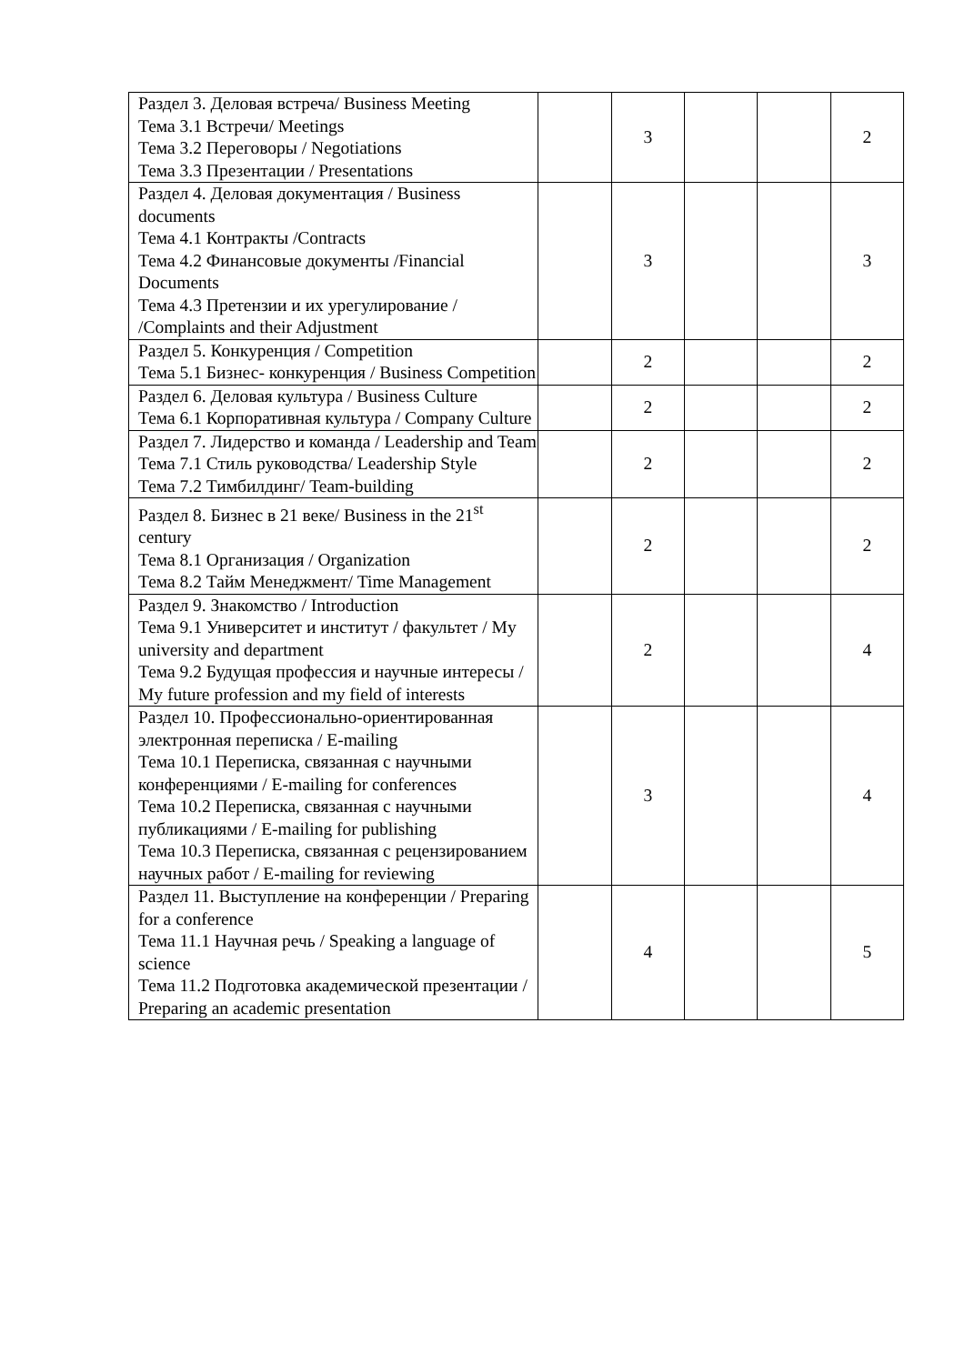| Раздел 3. Деловая встреча/ Business Meeting Тема 3.1 Встречи/ Meetings Тема 3.2 Переговоры / Negotiations Тема 3.3 Презентации / Presentations | | 3 | | | 2 |
| Раздел 4. Деловая документация / Business documents Тема 4.1 Контракты /Contracts Тема 4.2 Финансовые документы /Financial Documents Тема 4.3 Претензии и их урегулирование / /Complaints and their Adjustment | | 3 | | | 3 |
| Раздел 5. Конкуренция / Competition Тема 5.1 Бизнес- конкуренция / Business Competition | | 2 | | | 2 |
| Раздел 6. Деловая культура / Business Culture Тема 6.1 Корпоративная культура / Company Culture | | 2 | | | 2 |
| Раздел 7. Лидерство и команда / Leadership and Team Тема 7.1 Стиль руководства/ Leadership Style Тема 7.2 Тимбилдинг/ Team-building | | 2 | | | 2 |
| Раздел 8. Бизнес в 21 веке/ Business in the 21<sup>st</sup> century Тема 8.1 Организация / Organization Тема 8.2 Тайм Менеджмент/ Time Management | | 2 | | | 2 |
| Раздел 9. Знакомство / Introduction Тема 9.1 Университет и институт / факультет / My university and department Тема 9.2 Будущая профессия и научные интересы / My future profession and my field of interests | | 2 | | | 4 |
| Раздел 10. Профессионально-ориентированная электронная переписка / E-mailing Тема 10.1 Переписка, связанная с научными конференциями / E-mailing for conferences Тема 10.2 Переписка, связанная с научными публикациями / E-mailing for publishing Тема 10.3 Переписка, связанная с рецензированием научных работ / E-mailing for reviewing | | 3 | | | 4 |
| Раздел 11. Выступление на конференции / Preparing for a conference Тема 11.1 Научная речь / Speaking a language of science Тема 11.2 Подготовка академической презентации / Preparing an academic presentation | | 4 | | | 5 |